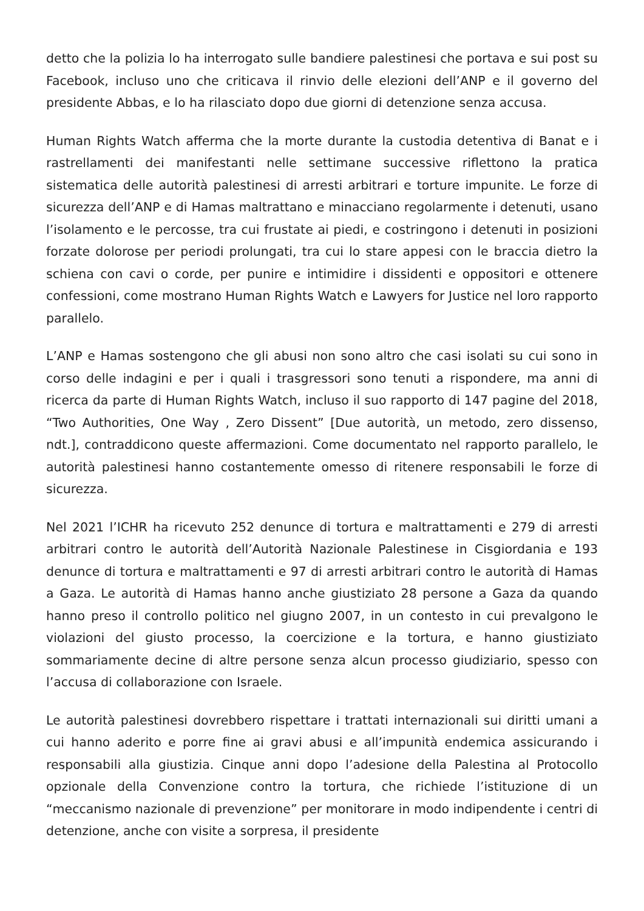detto che la polizia lo ha interrogato sulle bandiere palestinesi che portava e sui post su Facebook, incluso uno che criticava il rinvio delle elezioni dell’ANP e il governo del presidente Abbas, e lo ha rilasciato dopo due giorni di detenzione senza accusa.
Human Rights Watch afferma che la morte durante la custodia detentiva di Banat e i rastrellamenti dei manifestanti nelle settimane successive riflettono la pratica sistematica delle autorità palestinesi di arresti arbitrari e torture impunite. Le forze di sicurezza dell’ANP e di Hamas maltrattano e minacciano regolarmente i detenuti, usano l’isolamento e le percosse, tra cui frustate ai piedi, e costringono i detenuti in posizioni forzate dolorose per periodi prolungati, tra cui lo stare appesi con le braccia dietro la schiena con cavi o corde, per punire e intimidire i dissidenti e oppositori e ottenere confessioni, come mostrano Human Rights Watch e Lawyers for Justice nel loro rapporto parallelo.
L’ANP e Hamas sostengono che gli abusi non sono altro che casi isolati su cui sono in corso delle indagini e per i quali i trasgressori sono tenuti a rispondere, ma anni di ricerca da parte di Human Rights Watch, incluso il suo rapporto di 147 pagine del 2018, “Two Authorities, One Way , Zero Dissent” [Due autorità, un metodo, zero dissenso, ndt.], contraddicono queste affermazioni. Come documentato nel rapporto parallelo, le autorità palestinesi hanno costantemente omesso di ritenere responsabili le forze di sicurezza.
Nel 2021 l’ICHR ha ricevuto 252 denunce di tortura e maltrattamenti e 279 di arresti arbitrari contro le autorità dell’Autorità Nazionale Palestinese in Cisgiordania e 193 denunce di tortura e maltrattamenti e 97 di arresti arbitrari contro le autorità di Hamas a Gaza. Le autorità di Hamas hanno anche giustiziato 28 persone a Gaza da quando hanno preso il controllo politico nel giugno 2007, in un contesto in cui prevalgono le violazioni del giusto processo, la coercizione e la tortura, e hanno giustiziato sommariamente decine di altre persone senza alcun processo giudiziario, spesso con l’accusa di collaborazione con Israele.
Le autorità palestinesi dovrebbero rispettare i trattati internazionali sui diritti umani a cui hanno aderito e porre fine ai gravi abusi e all’impunità endemica assicurando i responsabili alla giustizia. Cinque anni dopo l’adesione della Palestina al Protocollo opzionale della Convenzione contro la tortura, che richiede l’istituzione di un “meccanismo nazionale di prevenzione” per monitorare in modo indipendente i centri di detenzione, anche con visite a sorpresa, il presidente